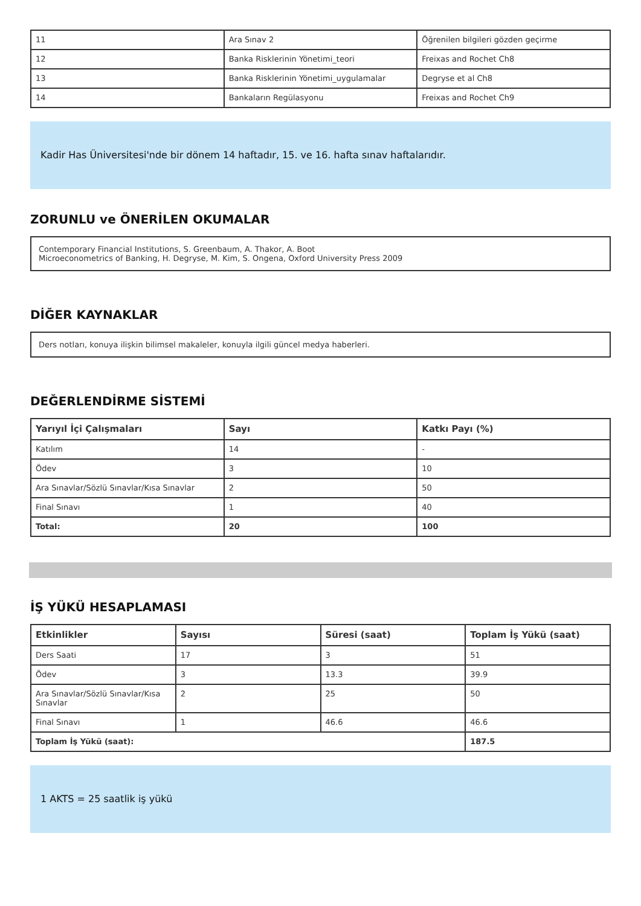| 11 | Ara Sınav 2 | Öğrenilen bilgileri gözden geçirme |
| 12 | Banka Risklerinin Yönetimi_teori | Freixas and Rochet Ch8 |
| 13 | Banka Risklerinin Yönetimi_uygulamalar | Degryse et al Ch8 |
| 14 | Bankaların Regülasyonu | Freixas and Rochet Ch9 |
Kadir Has Üniversitesi'nde bir dönem 14 haftadır, 15. ve 16. hafta sınav haftalarıdır.
ZORUNLU ve ÖNERİLEN OKUMALAR
Contemporary Financial Institutions, S. Greenbaum, A. Thakor, A. Boot
Microeconometrics of Banking, H. Degryse, M. Kim, S. Ongena, Oxford University Press 2009
DİĞER KAYNAKLAR
Ders notları, konuya ilişkin bilimsel makaleler, konuyla ilgili güncel medya haberleri.
DEĞERLENDİRME SİSTEMİ
| Yarıyıl İçi Çalışmaları | Sayı | Katkı Payı (%) |
| --- | --- | --- |
| Katılım | 14 | - |
| Ödev | 3 | 10 |
| Ara Sınavlar/Sözlü Sınavlar/Kısa Sınavlar | 2 | 50 |
| Final Sınavı | 1 | 40 |
| Total: | 20 | 100 |
İŞ YÜKÜ HESAPLAMASI
| Etkinlikler | Sayısı | Süresi (saat) | Toplam İş Yükü (saat) |
| --- | --- | --- | --- |
| Ders Saati | 17 | 3 | 51 |
| Ödev | 3 | 13.3 | 39.9 |
| Ara Sınavlar/Sözlü Sınavlar/Kısa Sınavlar | 2 | 25 | 50 |
| Final Sınavı | 1 | 46.6 | 46.6 |
| Toplam İş Yükü (saat): | | | 187.5 |
1 AKTS = 25 saatlik iş yükü